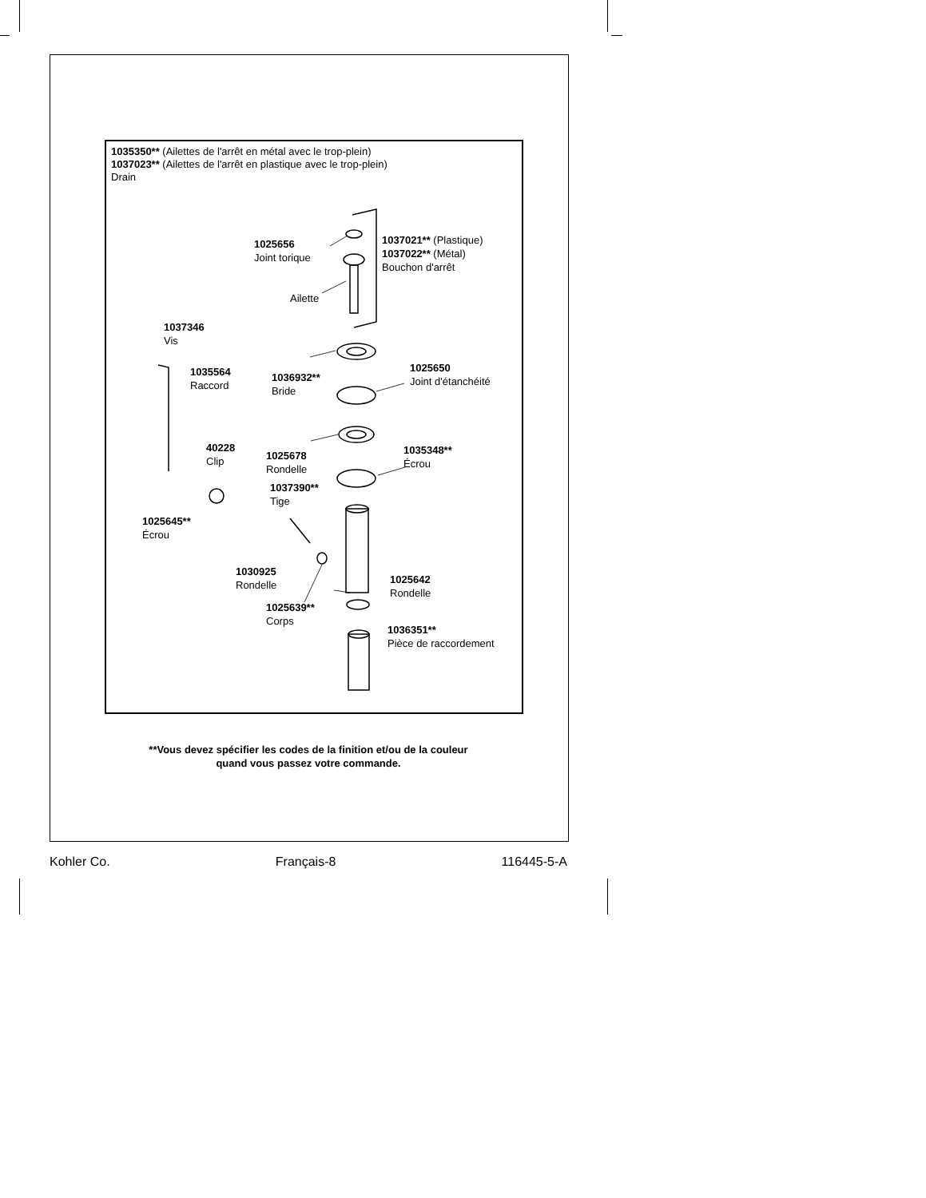1035350** (Ailettes de l'arrêt en métal avec le trop-plein)
1037023** (Ailettes de l'arrêt en plastique avec le trop-plein)
Drain
1025656
Joint torique
1037021** (Plastique)
1037022** (Métal)
Bouchon d'arrêt
Ailette
1037346
Vis
1035564
Raccord
1036932**
Bride
1025650
Joint d'étanchéité
40228
Clip
1025678
Rondelle
1035348**
Écrou
1037390**
Tige
1025645**
Écrou
1030925
Rondelle
1025642
Rondelle
1025639**
Corps
1036351**
Pièce de raccordement
**Vous devez spécifier les codes de la finition et/ou de la couleur
quand vous passez votre commande.
Kohler Co. Français-8 116445-5-A